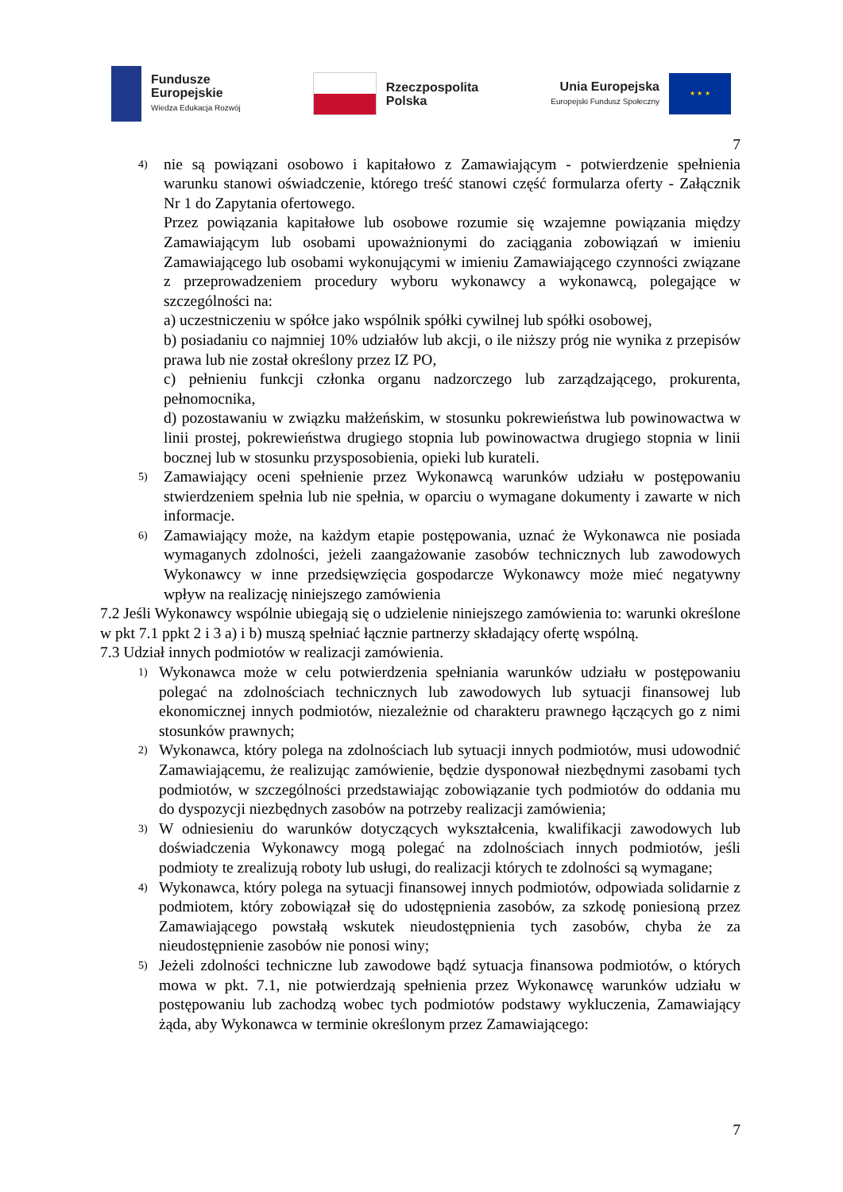Fundusze
Europejskie
Wiedza Edukacja Rozwój
Rzeczpospolita
Polska
Unia Europejska
Europejski Fundusz Społeczny
★ ★ ★
7
4)
nie są powiązani osobowo i kapitałowo z Zamawiającym - potwierdzenie spełnienia warunku stanowi oświadczenie, którego treść stanowi część formularza oferty - Załącznik Nr 1 do Zapytania ofertowego.
Przez powiązania kapitałowe lub osobowe rozumie się wzajemne powiązania między Zamawiającym lub osobami upoważnionymi do zaciągania zobowiązań w imieniu Zamawiającego lub osobami wykonującymi w imieniu Zamawiającego czynności związane z przeprowadzeniem procedury wyboru wykonawcy a wykonawcą, polegające w szczególności na:
a) uczestniczeniu w spółce jako wspólnik spółki cywilnej lub spółki osobowej,
b) posiadaniu co najmniej 10% udziałów lub akcji, o ile niższy próg nie wynika z przepisów prawa lub nie został określony przez IZ PO,
c) pełnieniu funkcji członka organu nadzorczego lub zarządzającego, prokurenta, pełnomocnika,
d) pozostawaniu w związku małżeńskim, w stosunku pokrewieństwa lub powinowactwa w linii prostej, pokrewieństwa drugiego stopnia lub powinowactwa drugiego stopnia w linii bocznej lub w stosunku przysposobienia, opieki lub kurateli.
5)
Zamawiający oceni spełnienie przez Wykonawcą warunków udziału w postępowaniu stwierdzeniem spełnia lub nie spełnia, w oparciu o wymagane dokumenty i zawarte w nich informacje.
6)
Zamawiający może, na każdym etapie postępowania, uznać że Wykonawca nie posiada wymaganych zdolności, jeżeli zaangażowanie zasobów technicznych lub zawodowych Wykonawcy w inne przedsięwzięcia gospodarcze Wykonawcy może mieć negatywny wpływ na realizację niniejszego zamówienia
7.2 Jeśli Wykonawcy wspólnie ubiegają się o udzielenie niniejszego zamówienia to: warunki określone w pkt 7.1 ppkt 2 i 3 a) i b) muszą spełniać łącznie partnerzy składający ofertę wspólną.
7.3 Udział innych podmiotów w realizacji zamówienia.
1)
Wykonawca może w celu potwierdzenia spełniania warunków udziału w postępowaniu polegać na zdolnościach technicznych lub zawodowych lub sytuacji finansowej lub ekonomicznej innych podmiotów, niezależnie od charakteru prawnego łączących go z nimi stosunków prawnych;
2)
Wykonawca, który polega na zdolnościach lub sytuacji innych podmiotów, musi udowodnić Zamawiającemu, że realizując zamówienie, będzie dysponował niezbędnymi zasobami tych podmiotów, w szczególności przedstawiając zobowiązanie tych podmiotów do oddania mu do dyspozycji niezbędnych zasobów na potrzeby realizacji zamówienia;
3)
W odniesieniu do warunków dotyczących wykształcenia, kwalifikacji zawodowych lub doświadczenia Wykonawcy mogą polegać na zdolnościach innych podmiotów, jeśli podmioty te zrealizują roboty lub usługi, do realizacji których te zdolności są wymagane;
4)
Wykonawca, który polega na sytuacji finansowej innych podmiotów, odpowiada solidarnie z podmiotem, który zobowiązał się do udostępnienia zasobów, za szkodę poniesioną przez Zamawiającego powstałą wskutek nieudostępnienia tych zasobów, chyba że za nieudostępnienie zasobów nie ponosi winy;
5)
Jeżeli zdolności techniczne lub zawodowe bądź sytuacja finansowa podmiotów, o których mowa w pkt. 7.1, nie potwierdzają spełnienia przez Wykonawcę warunków udziału w postępowaniu lub zachodzą wobec tych podmiotów podstawy wykluczenia, Zamawiający żąda, aby Wykonawca w terminie określonym przez Zamawiającego:
7